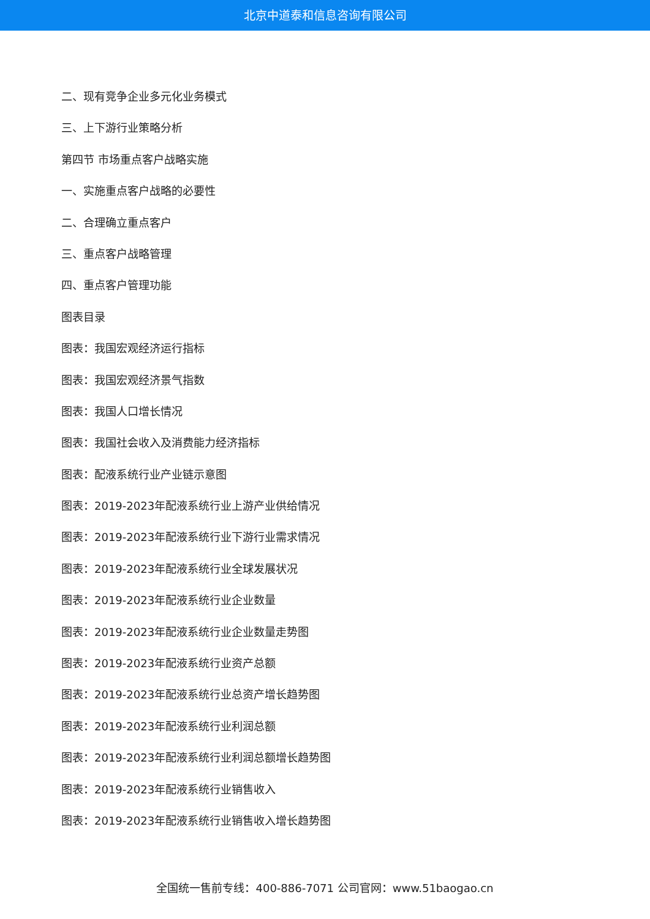北京中道泰和信息咨询有限公司
二、现有竞争企业多元化业务模式
三、上下游行业策略分析
第四节 市场重点客户战略实施
一、实施重点客户战略的必要性
二、合理确立重点客户
三、重点客户战略管理
四、重点客户管理功能
图表目录
图表：我国宏观经济运行指标
图表：我国宏观经济景气指数
图表：我国人口增长情况
图表：我国社会收入及消费能力经济指标
图表：配液系统行业产业链示意图
图表：2019-2023年配液系统行业上游产业供给情况
图表：2019-2023年配液系统行业下游行业需求情况
图表：2019-2023年配液系统行业全球发展状况
图表：2019-2023年配液系统行业企业数量
图表：2019-2023年配液系统行业企业数量走势图
图表：2019-2023年配液系统行业资产总额
图表：2019-2023年配液系统行业总资产增长趋势图
图表：2019-2023年配液系统行业利润总额
图表：2019-2023年配液系统行业利润总额增长趋势图
图表：2019-2023年配液系统行业销售收入
图表：2019-2023年配液系统行业销售收入增长趋势图
全国统一售前专线：400-886-7071 公司官网：www.51baogao.cn